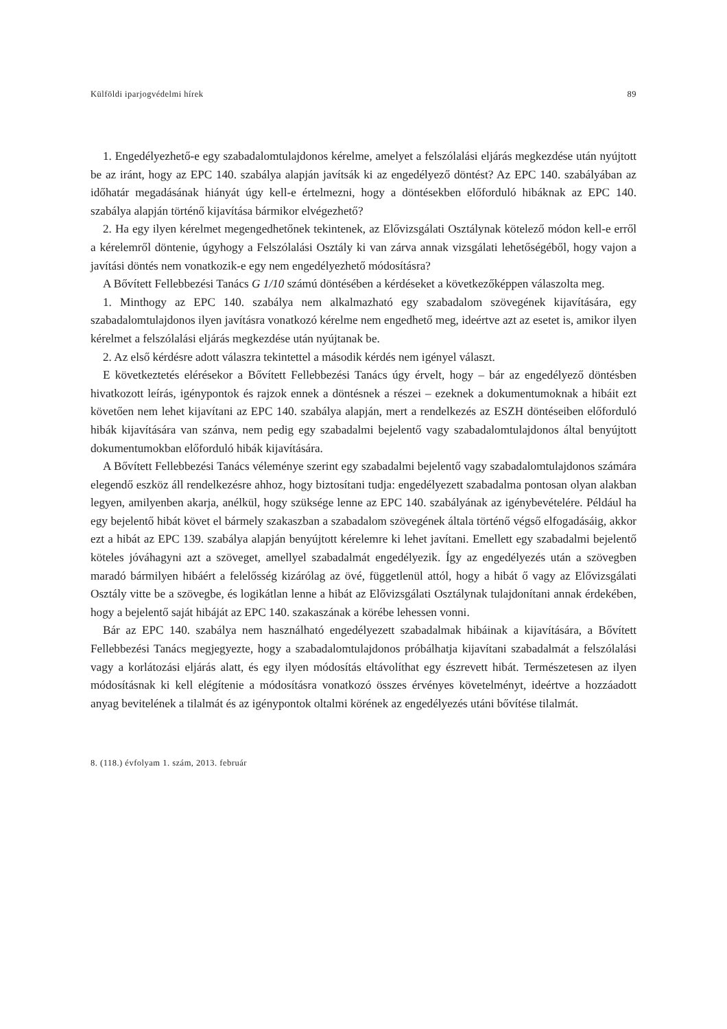Külföldi iparjogvédelmi hírek 89
1. Engedélyezhető-e egy szabadalomtulajdonos kérelme, amelyet a felszólalási eljárás megkezdése után nyújtott be az iránt, hogy az EPC 140. szabálya alapján javítsák ki az engedélyező döntést? Az EPC 140. szabályában az időhatár megadásának hiányát úgy kell-e értelmezni, hogy a döntésekben előforduló hibáknak az EPC 140. szabálya alapján történő kijavítása bármikor elvégezhető?
2. Ha egy ilyen kérelmet megengedhetőnek tekintenek, az Elővizsgálati Osztálynak kötelező módon kell-e erről a kérelemről döntenie, úgyhogy a Felszólalási Osztály ki van zárva annak vizsgálati lehetőségéből, hogy vajon a javítási döntés nem vonatkozik-e egy nem engedélyezhető módosításra?
A Bővített Fellebbezési Tanács G 1/10 számú döntésében a kérdéseket a következőképpen válaszolta meg.
1. Minthogy az EPC 140. szabálya nem alkalmazható egy szabadalom szövegének kijavítására, egy szabadalomtulajdonos ilyen javításra vonatkozó kérelme nem engedhető meg, ideértve azt az esetet is, amikor ilyen kérelmet a felszólalási eljárás megkezdése után nyújtanak be.
2. Az első kérdésre adott válaszra tekintettel a második kérdés nem igényel választ.
E következtetés elérésekor a Bővített Fellebbezési Tanács úgy érvelt, hogy – bár az engedélyező döntésben hivatkozott leírás, igénypontok és rajzok ennek a döntésnek a részei – ezeknek a dokumentumoknak a hibáit ezt követően nem lehet kijavítani az EPC 140. szabálya alapján, mert a rendelkezés az ESZH döntéseiben előforduló hibák kijavítására van szánva, nem pedig egy szabadalmi bejelentő vagy szabadalomtulajdonos által benyújtott dokumentumokban előforduló hibák kijavítására.
A Bővített Fellebbezési Tanács véleménye szerint egy szabadalmi bejelentő vagy szabadalomtulajdonos számára elegendő eszköz áll rendelkezésre ahhoz, hogy biztosítani tudja: engedélyezett szabadalma pontosan olyan alakban legyen, amilyenben akarja, anélkül, hogy szüksége lenne az EPC 140. szabályának az igénybevételére. Például ha egy bejelentő hibát követ el bármely szakaszban a szabadalom szövegének általa történő végső elfogadásáig, akkor ezt a hibát az EPC 139. szabálya alapján benyújtott kérelemre ki lehet javítani. Emellett egy szabadalmi bejelentő köteles jóváhagyni azt a szöveget, amellyel szabadalmát engedélyezik. Így az engedélyezés után a szövegben maradó bármilyen hibáért a felelősség kizárólag az övé, függetlenül attól, hogy a hibát ő vagy az Elővizsgálati Osztály vitte be a szövegbe, és logikátlan lenne a hibát az Elővizsgálati Osztálynak tulajdonítani annak érdekében, hogy a bejelentő saját hibáját az EPC 140. szakaszának a körébe lehessen vonni.
Bár az EPC 140. szabálya nem használható engedélyezett szabadalmak hibáinak a kijavítására, a Bővített Fellebbezési Tanács megjegyezte, hogy a szabadalomtulajdonos próbálhatja kijavítani szabadalmát a felszólalási vagy a korlátozási eljárás alatt, és egy ilyen módosítás eltávolíthat egy észrevett hibát. Természetesen az ilyen módosításnak ki kell elégítenie a módosításra vonatkozó összes érvényes követelményt, ideértve a hozzáadott anyag bevitelének a tilalmát és az igénypontok oltalmi körének az engedélyezés utáni bővítése tilalmát.
8. (118.) évfolyam 1. szám, 2013. február